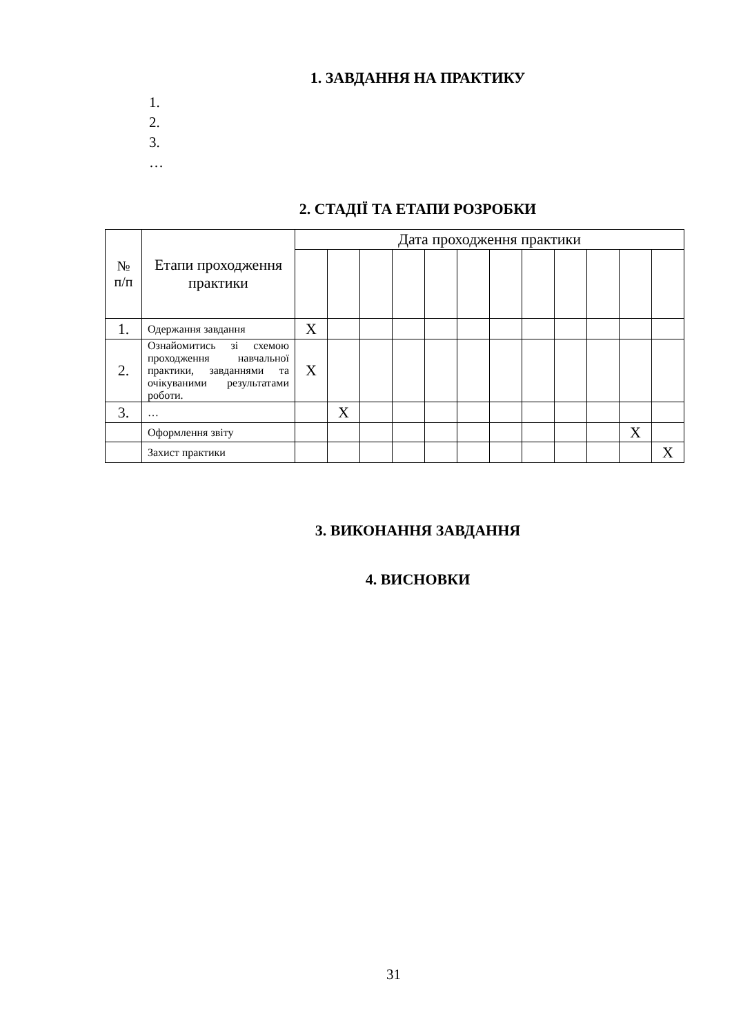1. ЗАВДАННЯ НА ПРАКТИКУ
1.
2.
3.
…
2. СТАДІЇ ТА ЕТАПИ РОЗРОБКИ
| № п/п | Етапи проходження практики | Дата проходження практики | | | | | | | | | | | |
| 1. | Одержання завдання | X | | | | | | | | | | | |
| 2. | Ознайомитись зі схемою проходження навчальної практики, завданнями та очікуваними результатами роботи. | X | | | | | | | | | | | |
| 3. | … | | X | | | | | | | | | | |
| | Оформлення звіту | | | | | | | | | | | X | |
| | Захист практики | | | | | | | | | | | | X |
3. ВИКОНАННЯ ЗАВДАННЯ
4. ВИСНОВКИ
31